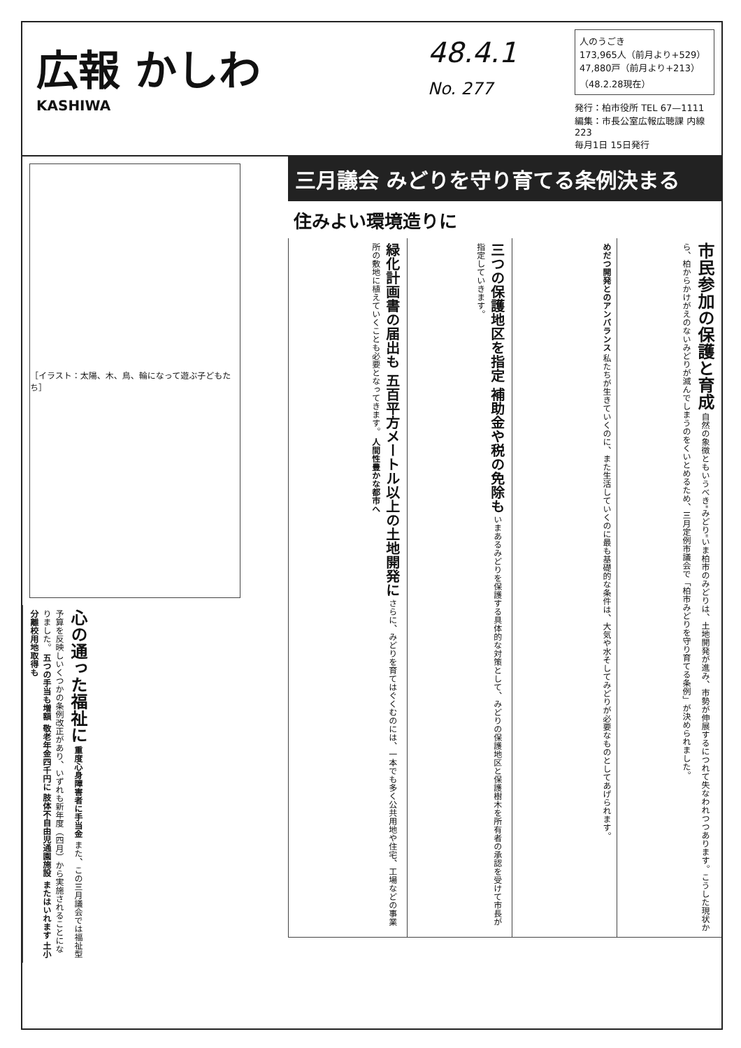広報 かしわ
KASHIWA
48.4.1
No. 277
人のうごき
173,965人（前月より+529）
47,880戸（前月より+213）
（48.2.28現在）
発行：柏市役所 TEL 67—1111
編集：市長公室広報広聴課 内線 223
毎月1日 15日発行
三月議会 みどりを守り育てる条例決まる
住みよい環境造りに
市民参加の保護と育成 自然の象徴ともいうべき"みどり"いま柏市のみどりは、土地開発が進み、市勢が伸展するにつれて失なわれつつあります。こうした現状から、柏からかけがえのないみどりが滅んでしまうのをくいとめるため、三月定例市議会で「柏市みどりを守り育てる条例」が決められました。
めだつ開発とのアンバランス 私たちが生きていくのに、また生活していくのに最も基礎的な条件は、大気や水そしてみどりが必要なものとしてあげられます。
三つの保護地区を指定 補助金や税の免除も いまあるみどりを保護する具体的な対策として、みどりの保護地区と保護樹木を所有者の承認を受けて市長が指定していきます。
緑化計画書の届出も 五百平方メートル以上の土地開発に さらに、みどりを育てはぐくむのには、一本でも多く公共用地や住宅、工場などの事業所の敷地に植えていくことも必要となってきます。 人間性豊かな都市へ
［イラスト：太陽、木、鳥、輪になって遊ぶ子どもたち］
心の通った福祉に 重度心身障害者に手当金 また、この三月議会では福祉型予算を反映しいくつかの条例改正があり、いずれも新年度（四月）から実施されることになりました。 五つの手当も増額 敬老年金四千円に 肢体不自由児通園施設 またはいれます 土小分離校用地取得も